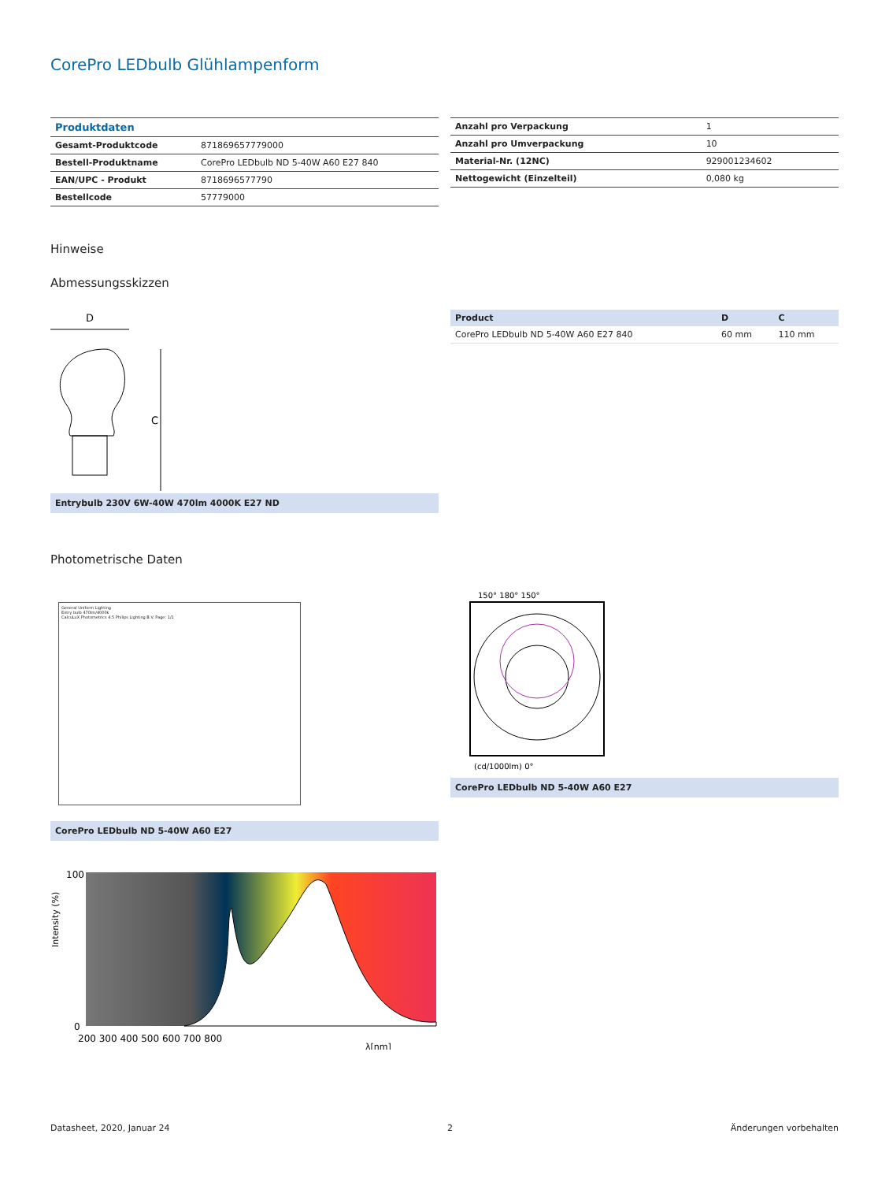CorePro LEDbulb Glühlampenform
| Produktdaten | |
| Gesamt-Produktcode | 871869657779000 |
| Bestell-Produktname | CorePro LEDbulb ND 5-40W A60 E27 840 |
| EAN/UPC - Produkt | 8718696577790 |
| Bestellcode | 57779000 |
| Anzahl pro Verpackung | 1 |
| Anzahl pro Umverpackung | 10 |
| Material-Nr. (12NC) | 929001234602 |
| Nettogewicht (Einzelteil) | 0,080 kg |
Hinweise
Abmessungsskizzen
D
C
Entrybulb 230V 6W-40W 470lm 4000K E27 ND
| Product | D | C |
| --- | --- | --- |
| CorePro LEDbulb ND 5-40W A60 E27 840 | 60 mm | 110 mm |
Photometrische Daten
General Uniform Lighting
Entry bulb 470lm/4000k
CalcuLuX Photometrics 4.5 Philips Lighting B.V. Page: 1/1
CorePro LEDbulb ND 5-40W A60 E27
150° 180° 150°
(cd/1000lm) 0°
CorePro LEDbulb ND 5-40W A60 E27
100
0
200 300 400 500 600 700 800
λ[nm]
Intensity (%)
Datasheet, 2020, Januar 24 2 Änderungen vorbehalten